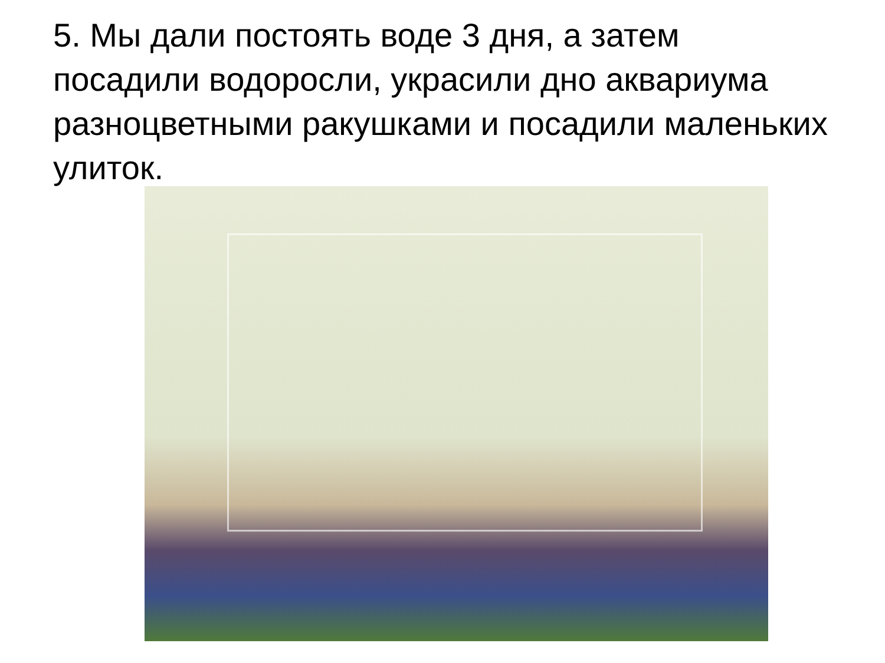5. Мы дали постоять воде 3 дня, а затем посадили водоросли, украсили дно аквариума разноцветными ракушками и посадили маленьких улиток.